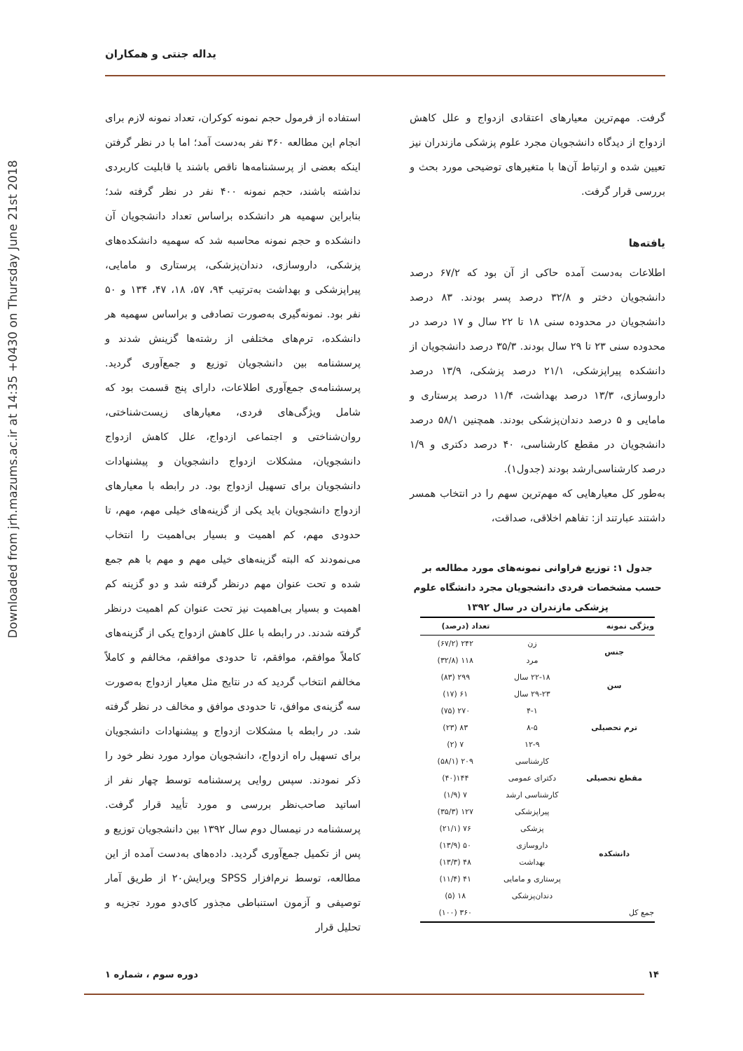Downloaded from jrh.mazums.ac.ir at 14:35 +0430 on Thursday June 21st 2018
یداله جنتی و همکاران
استفاده از فرمول حجم نمونه کوکران، تعداد نمونه لازم برای انجام این مطالعه ۳۶۰ نفر به‌دست آمد؛ اما با در نظر گرفتن اینکه بعضی از پرسشنامه‌ها ناقص باشند یا قابلیت کاربردی نداشته باشند، حجم نمونه ۴۰۰ نفر در نظر گرفته شد؛ بنابراین سهمیه هر دانشکده براساس تعداد دانشجویان آن دانشکده و حجم نمونه محاسبه شد که سهمیه دانشکده‌های پزشکی، داروسازی، دندان‌پزشکی، پرستاری و مامایی، پیراپزشکی و بهداشت به‌ترتیب ۹۴، ۵۷، ۱۸، ۴۷، ۱۳۴ و ۵۰ نفر بود. نمونه‌گیری به‌صورت تصادفی و براساس سهمیه هر دانشکده، ترم‌های مختلفی از رشته‌ها گزینش شدند و پرسشنامه بین دانشجویان توزیع و جمع‌آوری گردید. پرسشنامه‌ی جمع‌آوری اطلاعات، دارای پنج قسمت بود که شامل ویژگی‌های فردی، معیارهای زیست‌شناختی، روان‌شناختی و اجتماعی ازدواج، علل کاهش ازدواج دانشجویان، مشکلات ازدواج دانشجویان و پیشنهادات دانشجویان برای تسهیل ازدواج بود. در رابطه با معیارهای ازدواج دانشجویان باید یکی از گزینه‌های خیلی مهم، مهم، تا حدودی مهم، کم اهمیت و بسیار بی‌اهمیت را انتخاب می‌نمودند که البته گزینه‌های خیلی مهم و مهم با هم جمع شده و تحت عنوان مهم درنظر گرفته شد و دو گزینه کم اهمیت و بسیار بی‌اهمیت نیز تحت عنوان کم اهمیت درنظر گرفته شدند. در رابطه با علل کاهش ازدواج یکی از گزینه‌های کاملاً موافقم، موافقم، تا حدودی موافقم، مخالفم و کاملاً مخالفم انتخاب گردید که در نتایج مثل معیار ازدواج به‌صورت سه گزینه‌ی موافق، تا حدودی موافق و مخالف در نظر گرفته شد. در رابطه با مشکلات ازدواج و پیشنهادات دانشجویان برای تسهیل راه ازدواج، دانشجویان موارد مورد نظر خود را ذکر نمودند. سپس روایی پرسشنامه توسط چهار نفر از اساتید صاحب‌نظر بررسی و مورد تأیید قرار گرفت. پرسشنامه در نیمسال دوم سال ۱۳۹۲ بین دانشجویان توزیع و پس از تکمیل جمع‌آوری گردید. داده‌های به‌دست آمده از این مطالعه، توسط نرم‌افزار SPSS ویرایش۲۰ از طریق آمار توصیفی و آزمون استنباطی مجذور کای‌دو مورد تجزیه و تحلیل قرار
گرفت. مهم‌ترین معیارهای اعتقادی ازدواج و علل کاهش ازدواج از دیدگاه دانشجویان مجرد علوم پزشکی مازندران نیز تعیین شده و ارتباط آن‌ها با متغیرهای توضیحی مورد بحث و بررسی قرار گرفت.
یافته‌ها
اطلاعات به‌دست آمده حاکی از آن بود که ۶۷/۲ درصد دانشجویان دختر و ۳۲/۸ درصد پسر بودند. ۸۳ درصد دانشجویان در محدوده سنی ۱۸ تا ۲۲ سال و ۱۷ درصد در محدوده سنی ۲۳ تا ۲۹ سال بودند. ۳۵/۳ درصد دانشجویان از دانشکده پیراپزشکی، ۲۱/۱ درصد پزشکی، ۱۳/۹ درصد داروسازی، ۱۳/۳ درصد بهداشت، ۱۱/۴ درصد پرستاری و مامایی و ۵ درصد دندان‌پزشکی بودند. همچنین ۵۸/۱ درصد دانشجویان در مقطع کارشناسی، ۴۰ درصد دکتری و ۱/۹ درصد کارشناسی‌ارشد بودند (جدول۱).
به‌طور کل معیارهایی که مهم‌ترین سهم را در انتخاب همسر داشتند عبارتند از: تفاهم اخلاقی، صداقت،
جدول ۱: توزیع فراوانی نمونه‌های مورد مطالعه بر حسب مشخصات فردی دانشجویان مجرد دانشگاه علوم پزشکی مازندران در سال ۱۳۹۲
| ویژگی نمونه | | تعداد (درصد) |
| --- | --- | --- |
| جنس | زن | ۲۴۲ (۶۷/۲) |
| | مرد | ۱۱۸ (۳۲/۸) |
| سن | ۲۲-۱۸ سال | ۲۹۹ (۸۳) |
| | ۲۹-۲۳ سال | ۶۱ (۱۷) |
| ترم تحصیلی | ۴-۱ | ۲۷۰ (۷۵) |
| | ۸-۵ | ۸۳ (۲۳) |
| | ۱۲-۹ | ۷ (۲) |
| مقطع تحصیلی | کارشناسی | ۲۰۹ (۵۸/۱) |
| | دکترای عمومی | ۱۴۴(۴۰) |
| | کارشناسی ارشد | ۷ (۱/۹) |
| دانشکده | پیراپزشکی | ۱۲۷ (۳۵/۳) |
| | پزشکی | ۷۶ (۲۱/۱) |
| | داروسازی | ۵۰ (۱۳/۹) |
| | بهداشت | ۴۸ (۱۳/۳) |
| | پرستاری و مامایی | ۴۱ (۱۱/۴) |
| | دندان‌پزشکی | ۱۸ (۵) |
| جمع کل | | ۳۶۰ (۱۰۰) |
۱۴ دوره سوم ، شماره ۱